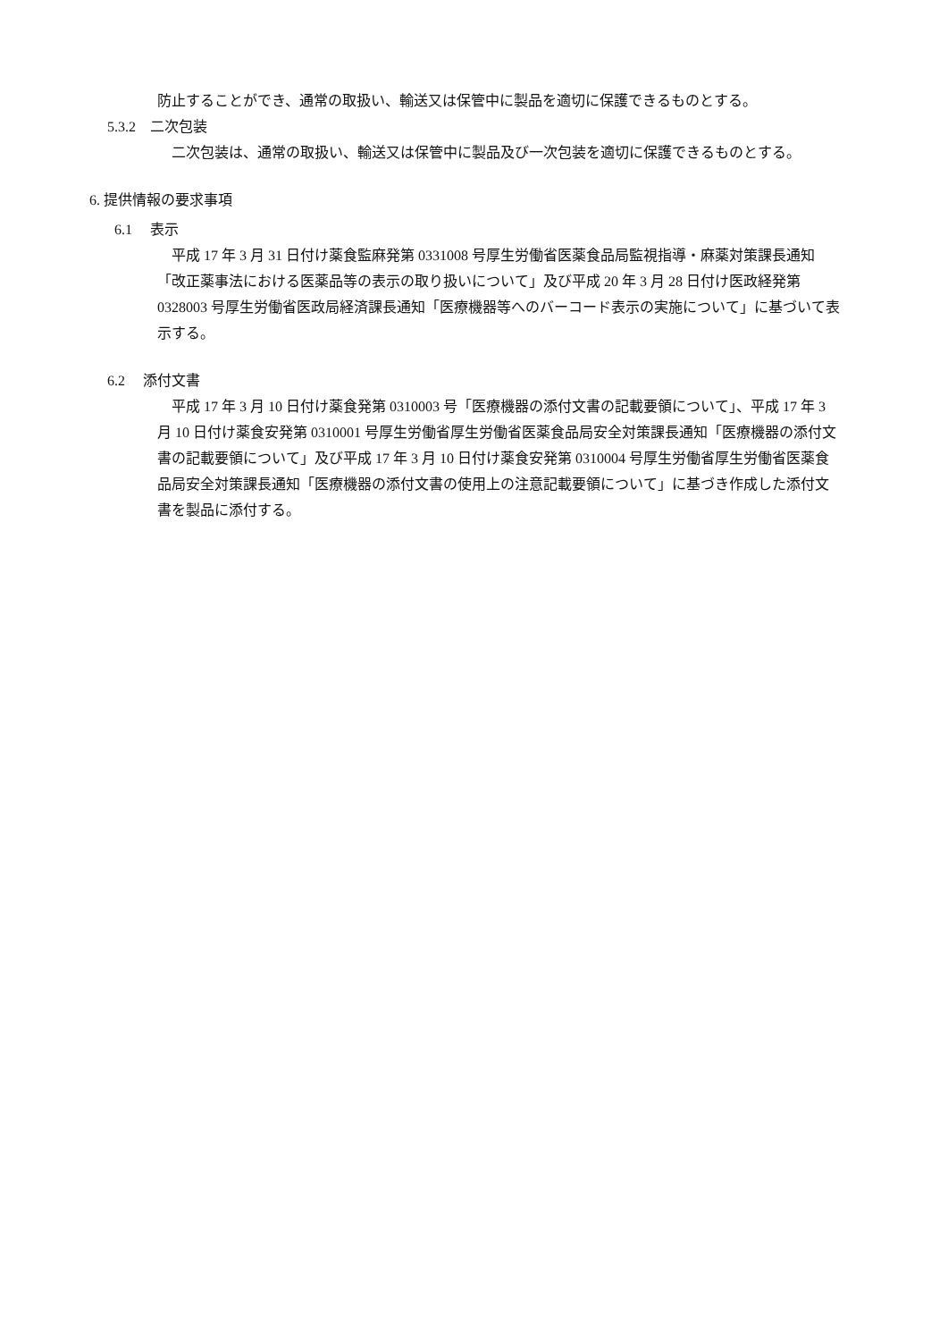防止することができ、通常の取扱い、輸送又は保管中に製品を適切に保護できるものとする。
5.3.2　二次包装
　二次包装は、通常の取扱い、輸送又は保管中に製品及び一次包装を適切に保護できるものとする。
6. 提供情報の要求事項
6.1　 表示
　平成 17 年 3 月 31 日付け薬食監麻発第 0331008 号厚生労働省医薬食品局監視指導・麻薬対策課長通知「改正薬事法における医薬品等の表示の取り扱いについて」及び平成 20 年 3 月 28 日付け医政経発第 0328003 号厚生労働省医政局経済課長通知「医療機器等へのバーコード表示の実施について」に基づいて表示する。
6.2　 添付文書
　平成 17 年 3 月 10 日付け薬食発第 0310003 号「医療機器の添付文書の記載要領について」、平成 17 年 3 月 10 日付け薬食安発第 0310001 号厚生労働省厚生労働省医薬食品局安全対策課長通知「医療機器の添付文書の記載要領について」及び平成 17 年 3 月 10 日付け薬食安発第 0310004 号厚生労働省厚生労働省医薬食品局安全対策課長通知「医療機器の添付文書の使用上の注意記載要領について」に基づき作成した添付文書を製品に添付する。